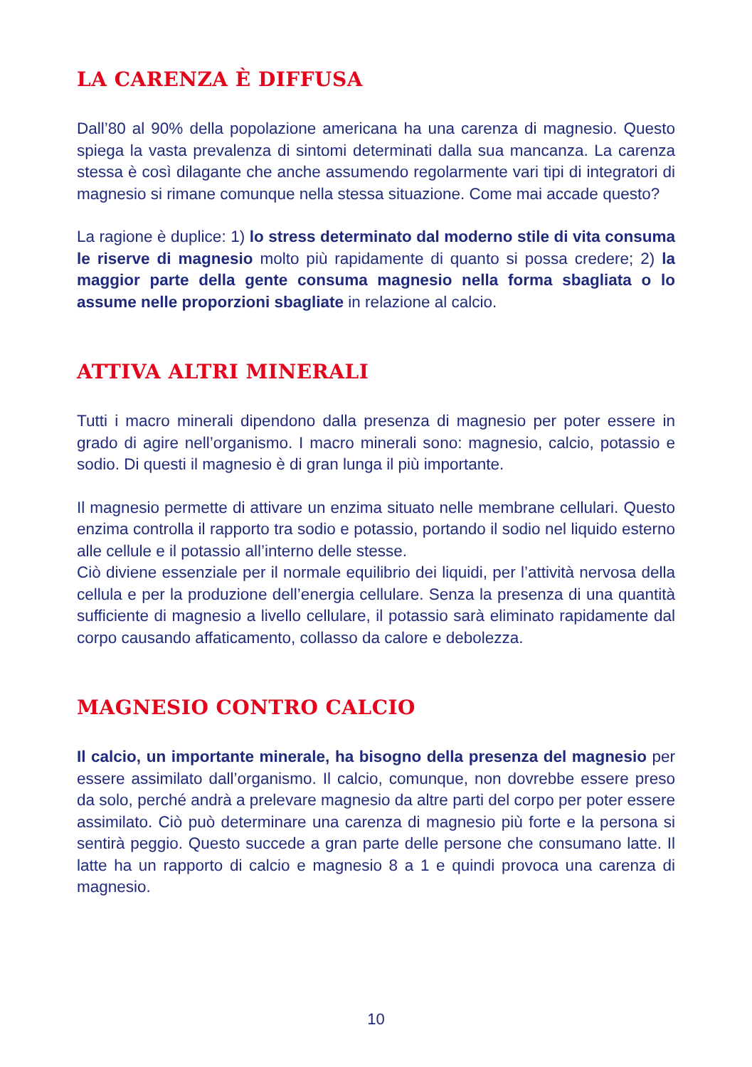LA CARENZA È DIFFUSA
Dall’80 al 90% della popolazione americana ha una carenza di magnesio. Questo spiega la vasta prevalenza di sintomi determinati dalla sua mancanza. La carenza stessa è così dilagante che anche assumendo regolarmente vari tipi di integratori di magnesio si rimane comunque nella stessa situazione. Come mai accade questo?
La ragione è duplice: 1) lo stress determinato dal moderno stile di vita consuma le riserve di magnesio molto più rapidamente di quanto si possa credere; 2) la maggior parte della gente consuma magnesio nella forma sbagliata o lo assume nelle proporzioni sbagliate in relazione al calcio.
ATTIVA ALTRI MINERALI
Tutti i macro minerali dipendono dalla presenza di magnesio per poter essere in grado di agire nell’organismo. I macro minerali sono: magnesio, calcio, potassio e sodio. Di questi il magnesio è di gran lunga il più importante.
Il magnesio permette di attivare un enzima situato nelle membrane cellulari. Questo enzima controlla il rapporto tra sodio e potassio, portando il sodio nel liquido esterno alle cellule e il potassio all’interno delle stesse.
Ciò diviene essenziale per il normale equilibrio dei liquidi, per l’attività nervosa della cellula e per la produzione dell’energia cellulare. Senza la presenza di una quantità sufficiente di magnesio a livello cellulare, il potassio sarà eliminato rapidamente dal corpo causando affaticamento, collasso da calore e debolezza.
MAGNESIO CONTRO CALCIO
Il calcio, un importante minerale, ha bisogno della presenza del magnesio per essere assimilato dall’organismo. Il calcio, comunque, non dovrebbe essere preso da solo, perché andrà a prelevare magnesio da altre parti del corpo per poter essere assimilato. Ciò può determinare una carenza di magnesio più forte e la persona si sentirà peggio. Questo succede a gran parte delle persone che consumano latte. Il latte ha un rapporto di calcio e magnesio 8 a 1 e quindi provoca una carenza di magnesio.
10